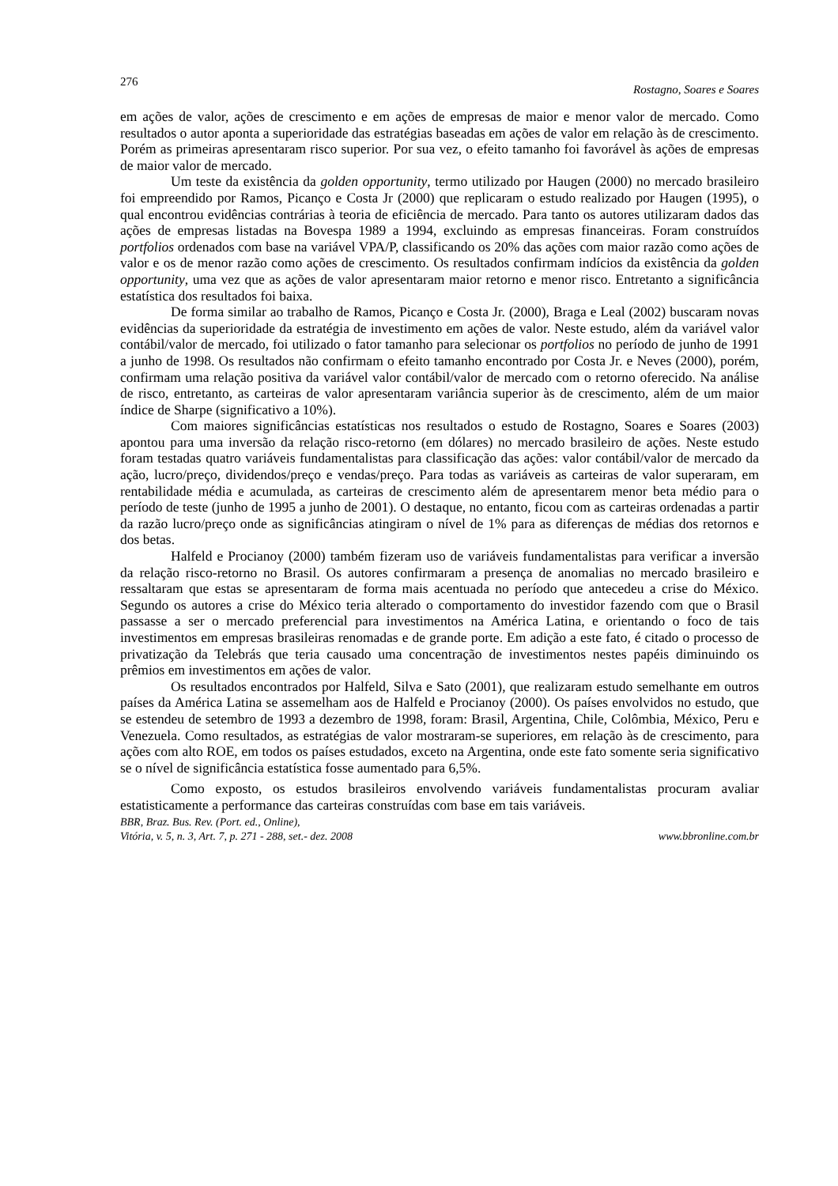276 Rostagno, Soares e Soares
em ações de valor, ações de crescimento e em ações de empresas de maior e menor valor de mercado. Como resultados o autor aponta a superioridade das estratégias baseadas em ações de valor em relação às de crescimento. Porém as primeiras apresentaram risco superior. Por sua vez, o efeito tamanho foi favorável às ações de empresas de maior valor de mercado.
Um teste da existência da golden opportunity, termo utilizado por Haugen (2000) no mercado brasileiro foi empreendido por Ramos, Picanço e Costa Jr (2000) que replicaram o estudo realizado por Haugen (1995), o qual encontrou evidências contrárias à teoria de eficiência de mercado. Para tanto os autores utilizaram dados das ações de empresas listadas na Bovespa 1989 a 1994, excluindo as empresas financeiras. Foram construídos portfolios ordenados com base na variável VPA/P, classificando os 20% das ações com maior razão como ações de valor e os de menor razão como ações de crescimento. Os resultados confirmam indícios da existência da golden opportunity, uma vez que as ações de valor apresentaram maior retorno e menor risco. Entretanto a significância estatística dos resultados foi baixa.
De forma similar ao trabalho de Ramos, Picanço e Costa Jr. (2000), Braga e Leal (2002) buscaram novas evidências da superioridade da estratégia de investimento em ações de valor. Neste estudo, além da variável valor contábil/valor de mercado, foi utilizado o fator tamanho para selecionar os portfolios no período de junho de 1991 a junho de 1998. Os resultados não confirmam o efeito tamanho encontrado por Costa Jr. e Neves (2000), porém, confirmam uma relação positiva da variável valor contábil/valor de mercado com o retorno oferecido. Na análise de risco, entretanto, as carteiras de valor apresentaram variância superior às de crescimento, além de um maior índice de Sharpe (significativo a 10%).
Com maiores significâncias estatísticas nos resultados o estudo de Rostagno, Soares e Soares (2003) apontou para uma inversão da relação risco-retorno (em dólares) no mercado brasileiro de ações. Neste estudo foram testadas quatro variáveis fundamentalistas para classificação das ações: valor contábil/valor de mercado da ação, lucro/preço, dividendos/preço e vendas/preço. Para todas as variáveis as carteiras de valor superaram, em rentabilidade média e acumulada, as carteiras de crescimento além de apresentarem menor beta médio para o período de teste (junho de 1995 a junho de 2001). O destaque, no entanto, ficou com as carteiras ordenadas a partir da razão lucro/preço onde as significâncias atingiram o nível de 1% para as diferenças de médias dos retornos e dos betas.
Halfeld e Procianoy (2000) também fizeram uso de variáveis fundamentalistas para verificar a inversão da relação risco-retorno no Brasil. Os autores confirmaram a presença de anomalias no mercado brasileiro e ressaltaram que estas se apresentaram de forma mais acentuada no período que antecedeu a crise do México. Segundo os autores a crise do México teria alterado o comportamento do investidor fazendo com que o Brasil passasse a ser o mercado preferencial para investimentos na América Latina, e orientando o foco de tais investimentos em empresas brasileiras renomadas e de grande porte. Em adição a este fato, é citado o processo de privatização da Telebrás que teria causado uma concentração de investimentos nestes papéis diminuindo os prêmios em investimentos em ações de valor.
Os resultados encontrados por Halfeld, Silva e Sato (2001), que realizaram estudo semelhante em outros países da América Latina se assemelham aos de Halfeld e Procianoy (2000). Os países envolvidos no estudo, que se estendeu de setembro de 1993 a dezembro de 1998, foram: Brasil, Argentina, Chile, Colômbia, México, Peru e Venezuela. Como resultados, as estratégias de valor mostraram-se superiores, em relação às de crescimento, para ações com alto ROE, em todos os países estudados, exceto na Argentina, onde este fato somente seria significativo se o nível de significância estatística fosse aumentado para 6,5%.
Como exposto, os estudos brasileiros envolvendo variáveis fundamentalistas procuram avaliar estatisticamente a performance das carteiras construídas com base em tais variáveis.
BBR, Braz. Bus. Rev. (Port. ed., Online),
Vitória, v. 5, n. 3, Art. 7, p. 271 - 288, set.- dez. 2008 www.bbronline.com.br